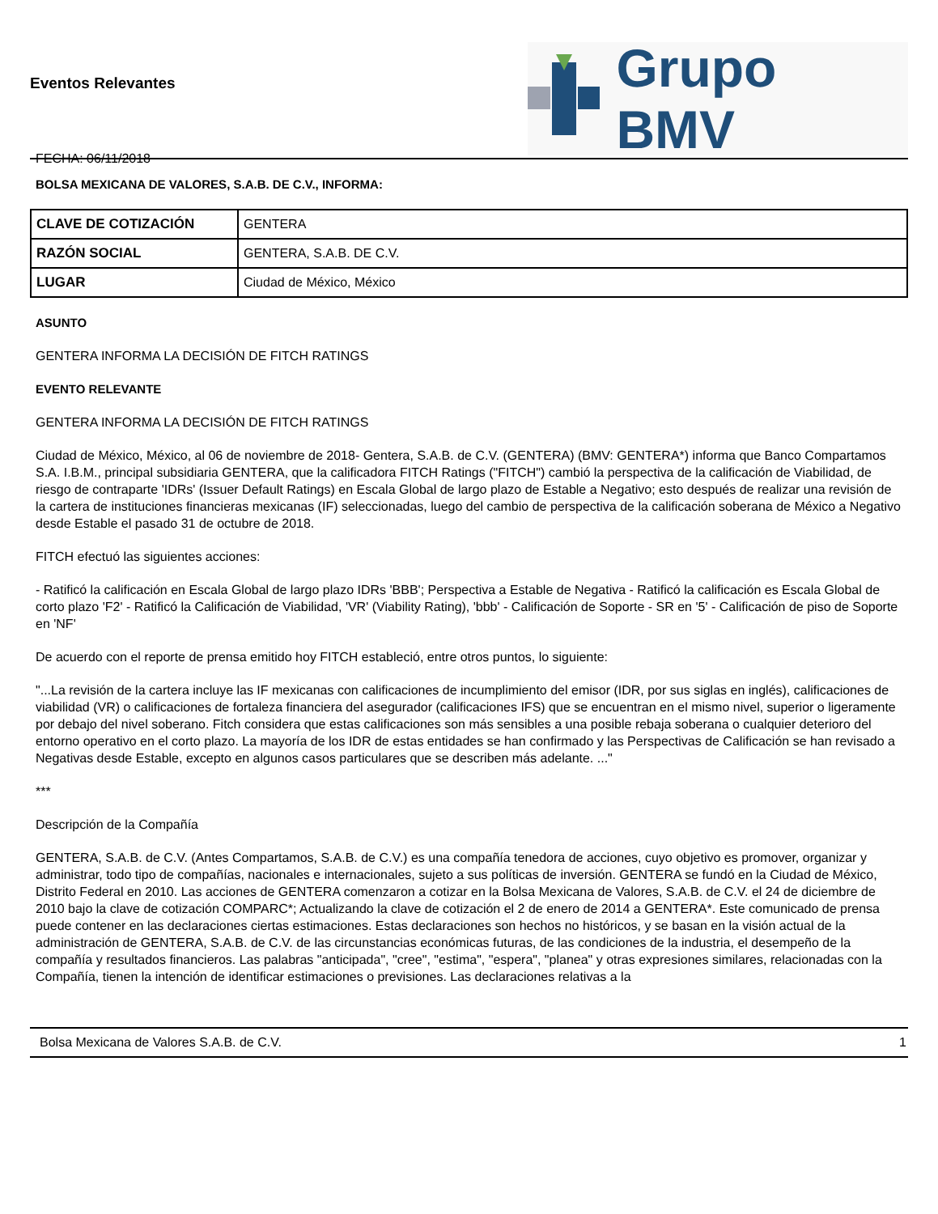Eventos Relevantes
FECHA: 06/11/2018
Grupo BMV
BOLSA MEXICANA DE VALORES, S.A.B. DE C.V., INFORMA:
| CLAVE DE COTIZACIÓN | GENTERA |
| RAZÓN SOCIAL | GENTERA, S.A.B. DE C.V. |
| LUGAR | Ciudad de México, México |
ASUNTO
GENTERA INFORMA LA DECISIÓN DE FITCH RATINGS
EVENTO RELEVANTE
GENTERA INFORMA LA DECISIÓN DE FITCH RATINGS
Ciudad de México, México, al 06 de noviembre de 2018- Gentera, S.A.B. de C.V. (GENTERA) (BMV: GENTERA*) informa que Banco Compartamos S.A. I.B.M., principal subsidiaria GENTERA, que la calificadora FITCH Ratings ("FITCH") cambió la perspectiva de la calificación de Viabilidad, de riesgo de contraparte 'IDRs' (Issuer Default Ratings) en Escala Global de largo plazo de Estable a Negativo; esto después de realizar una revisión de la cartera de instituciones financieras mexicanas (IF) seleccionadas, luego del cambio de perspectiva de la calificación soberana de México a Negativo desde Estable el pasado 31 de octubre de 2018.
FITCH efectuó las siguientes acciones:
- Ratificó la calificación en Escala Global de largo plazo IDRs 'BBB'; Perspectiva a Estable de Negativa - Ratificó la calificación es Escala Global de corto plazo 'F2' - Ratificó la Calificación de Viabilidad, 'VR' (Viability Rating), 'bbb' - Calificación de Soporte - SR en '5' - Calificación de piso de Soporte en 'NF'
De acuerdo con el reporte de prensa emitido hoy FITCH estableció, entre otros puntos, lo siguiente:
"...La revisión de la cartera incluye las IF mexicanas con calificaciones de incumplimiento del emisor (IDR, por sus siglas en inglés), calificaciones de viabilidad (VR) o calificaciones de fortaleza financiera del asegurador (calificaciones IFS) que se encuentran en el mismo nivel, superior o ligeramente por debajo del nivel soberano. Fitch considera que estas calificaciones son más sensibles a una posible rebaja soberana o cualquier deterioro del entorno operativo en el corto plazo. La mayoría de los IDR de estas entidades se han confirmado y las Perspectivas de Calificación se han revisado a Negativas desde Estable, excepto en algunos casos particulares que se describen más adelante. ..."
***
Descripción de la Compañía
GENTERA, S.A.B. de C.V. (Antes Compartamos, S.A.B. de C.V.) es una compañía tenedora de acciones, cuyo objetivo es promover, organizar y administrar, todo tipo de compañías, nacionales e internacionales, sujeto a sus políticas de inversión. GENTERA se fundó en la Ciudad de México, Distrito Federal en 2010. Las acciones de GENTERA comenzaron a cotizar en la Bolsa Mexicana de Valores, S.A.B. de C.V. el 24 de diciembre de 2010 bajo la clave de cotización COMPARC*; Actualizando la clave de cotización el 2 de enero de 2014 a GENTERA*. Este comunicado de prensa puede contener en las declaraciones ciertas estimaciones. Estas declaraciones son hechos no históricos, y se basan en la visión actual de la administración de GENTERA, S.A.B. de C.V. de las circunstancias económicas futuras, de las condiciones de la industria, el desempeño de la compañía y resultados financieros. Las palabras "anticipada", "cree", "estima", "espera", "planea" y otras expresiones similares, relacionadas con la Compañía, tienen la intención de identificar estimaciones o previsiones. Las declaraciones relativas a la
Bolsa Mexicana de Valores S.A.B. de C.V. 1